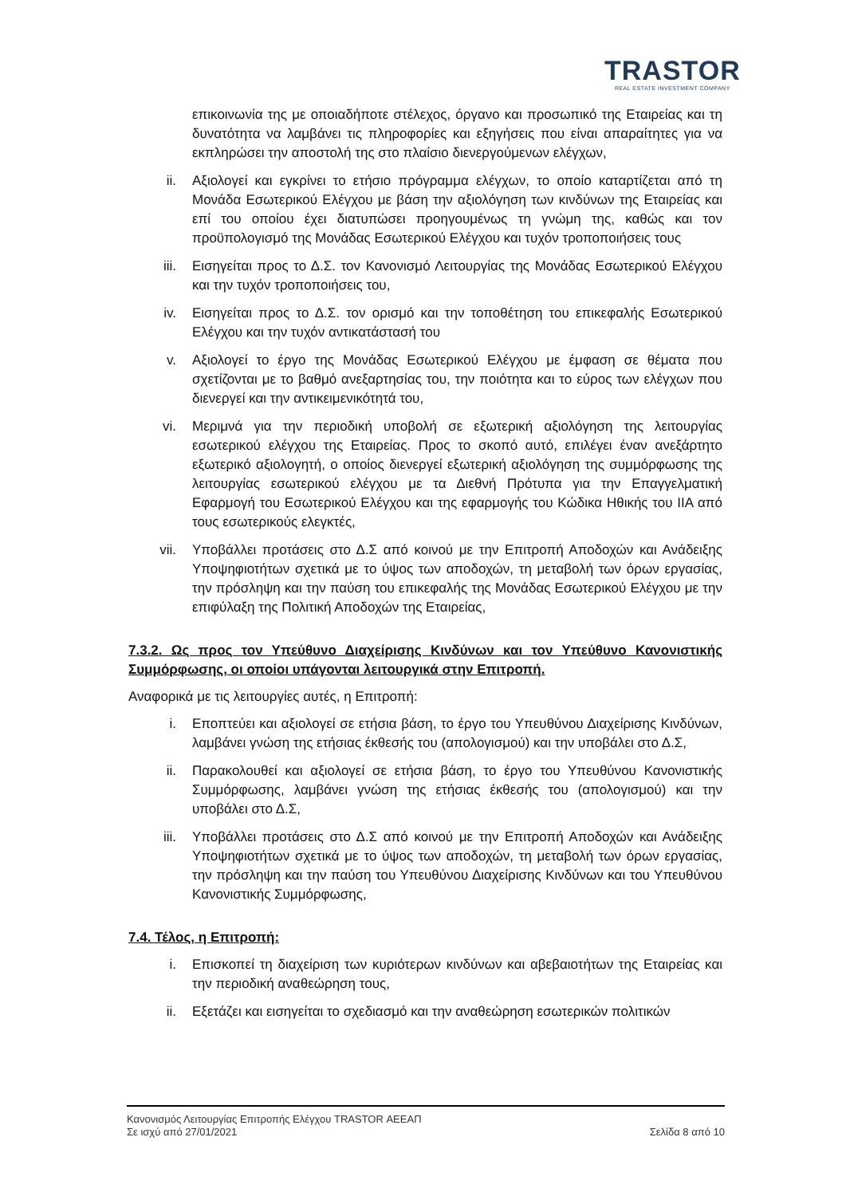TRASTOR
REAL ESTATE INVESTMENT COMPANY
επικοινωνία της με οποιαδήποτε στέλεχος, όργανο και προσωπικό της Εταιρείας και τη δυνατότητα να λαμβάνει τις πληροφορίες και εξηγήσεις που είναι απαραίτητες για να εκπληρώσει την αποστολή της στο πλαίσιο διενεργούμενων ελέγχων,
ii. Αξιολογεί και εγκρίνει το ετήσιο πρόγραμμα ελέγχων, το οποίο καταρτίζεται από τη Μονάδα Εσωτερικού Ελέγχου με βάση την αξιολόγηση των κινδύνων της Εταιρείας και επί του οποίου έχει διατυπώσει προηγουμένως τη γνώμη της, καθώς και τον προϋπολογισμό της Μονάδας Εσωτερικού Ελέγχου και τυχόν τροποποιήσεις τους
iii. Εισηγείται προς το Δ.Σ. τον Κανονισμό Λειτουργίας της Μονάδας Εσωτερικού Ελέγχου και την τυχόν τροποποιήσεις του,
iv. Εισηγείται προς το Δ.Σ. τον ορισμό και την τοποθέτηση του επικεφαλής Εσωτερικού Ελέγχου και την τυχόν αντικατάστασή του
v. Αξιολογεί το έργο της Μονάδας Εσωτερικού Ελέγχου με έμφαση σε θέματα που σχετίζονται με το βαθμό ανεξαρτησίας του, την ποιότητα και το εύρος των ελέγχων που διενεργεί και την αντικειμενικότητά του,
vi. Μεριμνά για την περιοδική υποβολή σε εξωτερική αξιολόγηση της λειτουργίας εσωτερικού ελέγχου της Εταιρείας. Προς το σκοπό αυτό, επιλέγει έναν ανεξάρτητο εξωτερικό αξιολογητή, ο οποίος διενεργεί εξωτερική αξιολόγηση της συμμόρφωσης της λειτουργίας εσωτερικού ελέγχου με τα Διεθνή Πρότυπα για την Επαγγελματική Εφαρμογή του Εσωτερικού Ελέγχου και της εφαρμογής του Κώδικα Ηθικής του ΙΙΑ από τους εσωτερικούς ελεγκτές,
vii. Υποβάλλει προτάσεις στο Δ.Σ από κοινού με την Επιτροπή Αποδοχών και Ανάδειξης Υποψηφιοτήτων σχετικά με το ύψος των αποδοχών, τη μεταβολή των όρων εργασίας, την πρόσληψη και την παύση του επικεφαλής της Μονάδας Εσωτερικού Ελέγχου με την επιφύλαξη της Πολιτική Αποδοχών της Εταιρείας,
7.3.2. Ως προς τον Υπεύθυνο Διαχείρισης Κινδύνων και τον Υπεύθυνο Κανονιστικής Συμμόρφωσης, οι οποίοι υπάγονται λειτουργικά στην Επιτροπή.
Αναφορικά με τις λειτουργίες αυτές, η Επιτροπή:
i. Εποπτεύει και αξιολογεί σε ετήσια βάση, το έργο του Υπευθύνου Διαχείρισης Κινδύνων, λαμβάνει γνώση της ετήσιας έκθεσής του (απολογισμού) και την υποβάλει στο Δ.Σ,
ii. Παρακολουθεί και αξιολογεί σε ετήσια βάση, το έργο του Υπευθύνου Κανονιστικής Συμμόρφωσης, λαμβάνει γνώση της ετήσιας έκθεσής του (απολογισμού) και την υποβάλει στο Δ.Σ,
iii. Υποβάλλει προτάσεις στο Δ.Σ από κοινού με την Επιτροπή Αποδοχών και Ανάδειξης Υποψηφιοτήτων σχετικά με το ύψος των αποδοχών, τη μεταβολή των όρων εργασίας, την πρόσληψη και την παύση του Υπευθύνου Διαχείρισης Κινδύνων και του Υπευθύνου Κανονιστικής Συμμόρφωσης,
7.4. Τέλος, η Επιτροπή:
i. Επισκοπεί τη διαχείριση των κυριότερων κινδύνων και αβεβαιοτήτων της Εταιρείας και την περιοδική αναθεώρηση τους,
ii. Εξετάζει και εισηγείται το σχεδιασμό και την αναθεώρηση εσωτερικών πολιτικών
Κανονισμός Λειτουργίας Επιτροπής Ελέγχου TRASTOR ΑΕΕΑΠ
Σε ισχύ από 27/01/2021 Σελίδα 8 από 10